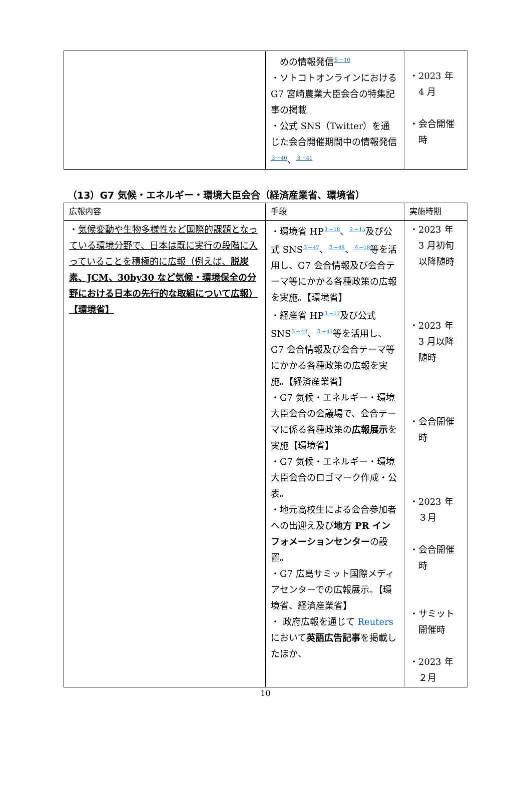| | めの情報発信<sup>５－10</sup> ・ソトコトオンラインにおける G7 宮崎農業大臣会合の特集記事の掲載 ・公式 SNS（Twitter）を通じた会合開催期間中の情報発信 <sup>３－40</sup>、<sup>３－41</sup> | ・2023 年 4 月 ・会合開催 時 |
（13）G7 気候・エネルギー・環境大臣会合（経済産業省、環境省）
| 広報内容 | 手段 | 実施時期 |
| --- | --- | --- |
| ・ 気候変動や生物多様性など国際的課題となっている環境分野で、日本は既に実行の段階に入っていることを積極的に広報（例えば、 脱炭素、JCM、30by30 など気候・環境保全の分野における日本の先行的な取組について広報）【環境省】 | ・環境省 HP<sup>１－18</sup>、<sup>２－15</sup>及び公式 SNS<sup>３－47</sup>、<sup>３－48</sup>、<sup>４－18</sup>等を活用し、G7 会合情報及び会合テーマ等にかかる各種政策の広報を実施。【環境省】 ・経産省 HP<sup>１－17</sup>及び公式 SNS<sup>３－42</sup>、<sup>３－43</sup>等を活用し、G7 会合情報及び会合テーマ等にかかる各種政策の広報を実施。【経済産業省】 ・G7 気候・エネルギー・環境大臣会合の会議場で、会合テーマに係る各種政策の 広報展示 を実施【環境省】 ・G7 気候・エネルギー・環境大臣会合のロゴマーク作成・公表。 ・地元高校生による会合参加者への出迎え及び 地方 PR インフォメーションセンター の設置。 ・G7 広島サミット国際メディアセンターでの広報展示。【環境省、経済産業省】 ・ 政府広報を通じて Reuters において 英語広告記事 を掲載したほか、 | ・2023 年 3 月初旬 以降随時 ・2023 年 3 月以降 随時 ・会合開催 時 ・2023 年 ３月 ・会合開催 時 ・サミット 開催時 ・2023 年 ２月 |
10